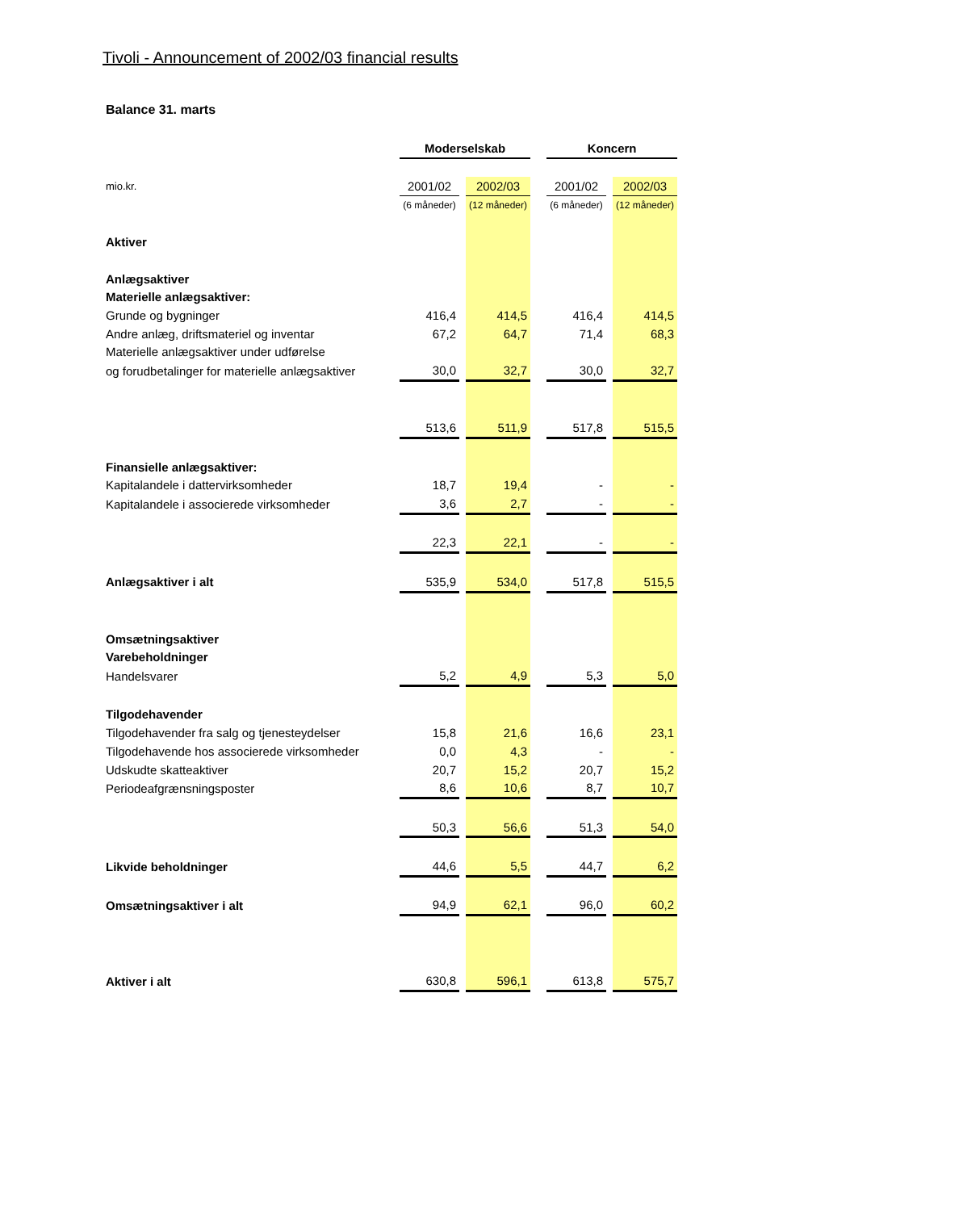Tivoli - Announcement of 2002/03 financial results
Balance 31. marts
| | Moderselskab | | | | Koncern | | |
| mio.kr. | 2001/02 | | 2002/03 | | 2001/02 | | 2002/03 |
| | (6 måneder) | | (12 måneder) | | (6 måneder) | | (12 måneder) |
| Aktiver | | | | | | | |
| Anlægsaktiver | | | | | | | |
| Materielle anlægsaktiver: | | | | | | | |
| Grunde og bygninger | 416,4 | | 414,5 | | 416,4 | | 414,5 |
| Andre anlæg, driftsmateriel og inventar | 67,2 | | 64,7 | | 71,4 | | 68,3 |
| Materielle anlægsaktiver under udførelse | | | | | | | |
| og forudbetalinger for materielle anlægsaktiver | 30,0 | | 32,7 | | 30,0 | | 32,7 |
| | 513,6 | | 511,9 | | 517,8 | | 515,5 |
| Finansielle anlægsaktiver: | | | | | | | |
| Kapitalandele i dattervirksomheder | 18,7 | | 19,4 | | - | | - |
| Kapitalandele i associerede virksomheder | 3,6 | | 2,7 | | - | | - |
| | 22,3 | | 22,1 | | - | | - |
| Anlægsaktiver i alt | 535,9 | | 534,0 | | 517,8 | | 515,5 |
| Omsætningsaktiver | | | | | | | |
| Varebeholdninger | | | | | | | |
| Handelsvarer | 5,2 | | 4,9 | | 5,3 | | 5,0 |
| Tilgodehavender | | | | | | | |
| Tilgodehavender fra salg og tjenesteydelser | 15,8 | | 21,6 | | 16,6 | | 23,1 |
| Tilgodehavende hos associerede virksomheder | 0,0 | | 4,3 | | - | | - |
| Udskudte skatteaktiver | 20,7 | | 15,2 | | 20,7 | | 15,2 |
| Periodeafgrænsningsposter | 8,6 | | 10,6 | | 8,7 | | 10,7 |
| | 50,3 | | 56,6 | | 51,3 | | 54,0 |
| Likvide beholdninger | 44,6 | | 5,5 | | 44,7 | | 6,2 |
| Omsætningsaktiver i alt | 94,9 | | 62,1 | | 96,0 | | 60,2 |
| Aktiver i alt | 630,8 | | 596,1 | | 613,8 | | 575,7 |